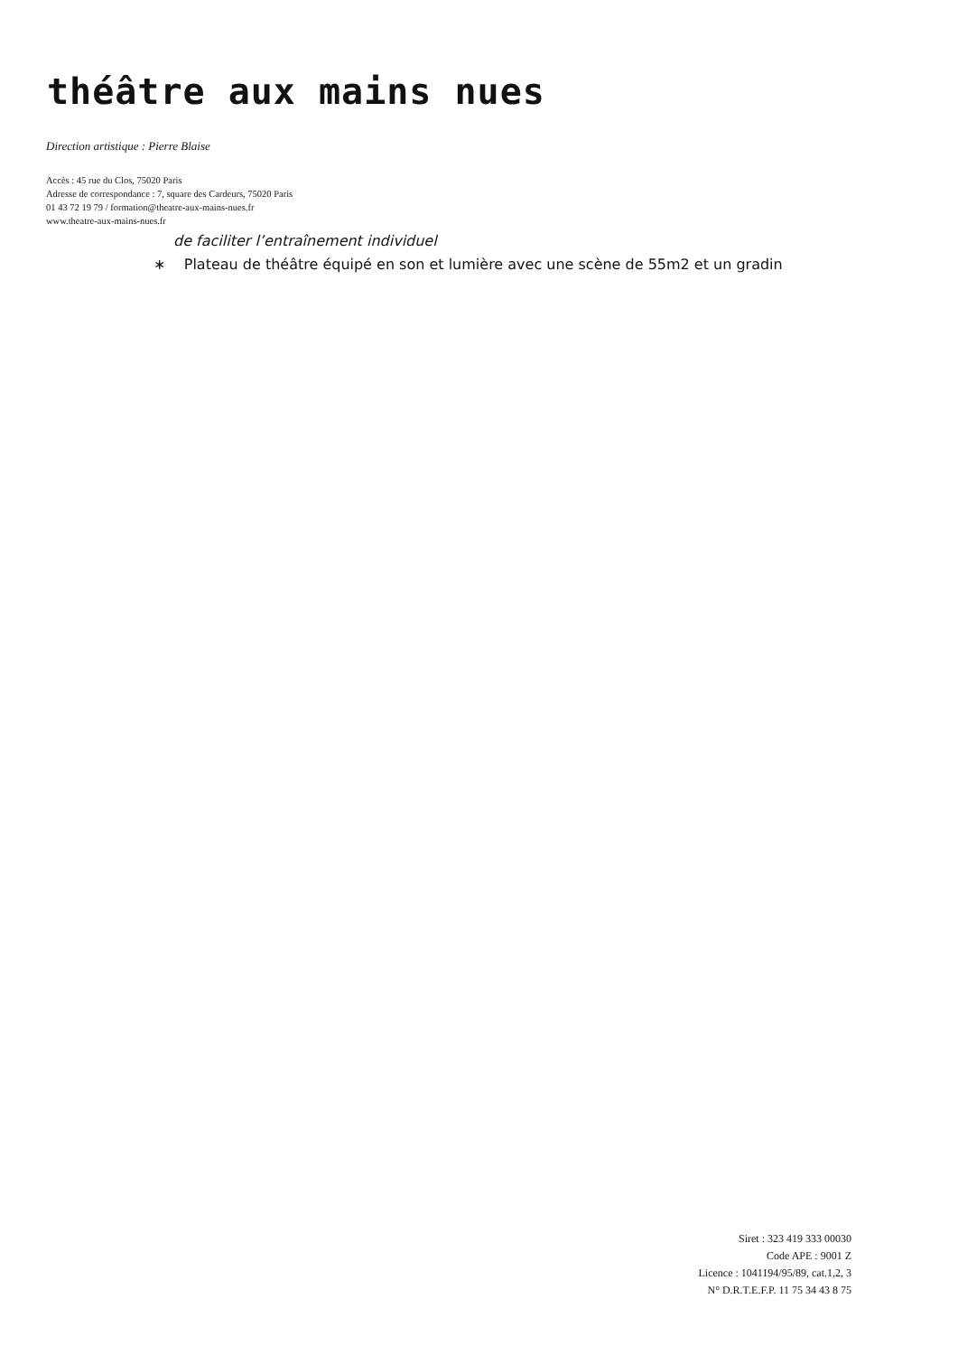théâtre aux mains nues
Direction artistique : Pierre Blaise
Accès : 45 rue du Clos, 75020 Paris
Adresse de correspondance : 7, square des Cardeurs, 75020 Paris
01 43 72 19 79 / formation@theatre-aux-mains-nues.fr
www.theatre-aux-mains-nues.fr
de faciliter l’entraînement individuel
∗ Plateau de théâtre équipé en son et lumière avec une scène de 55m2 et un gradin
Siret : 323 419 333 00030
Code APE : 9001 Z
Licence : 1041194/95/89, cat.1,2, 3
N° D.R.T.E.F.P. 11 75 34 43 8 75